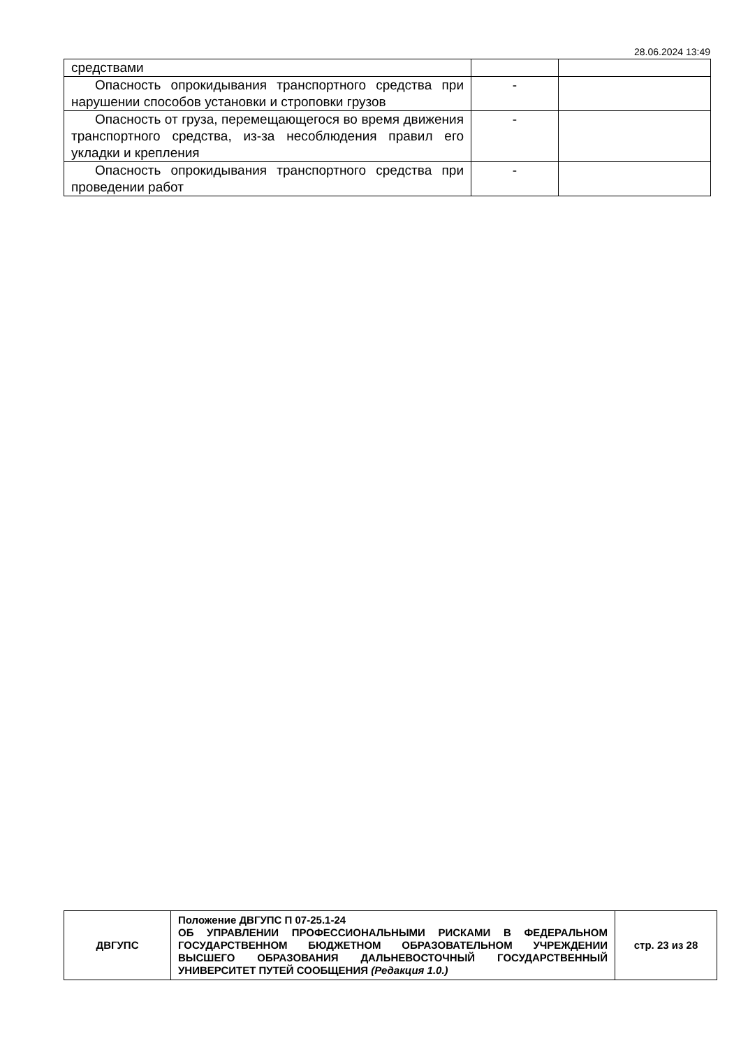28.06.2024 13:49
| средствами | | |
| Опасность опрокидывания транспортного средства при нарушении способов установки и строповки грузов | - | |
| Опасность от груза, перемещающегося во время движения транспортного средства, из-за несоблюдения правил его укладки и крепления | - | |
| Опасность опрокидывания транспортного средства при проведении работ | - | |
| ДВГУПС | Положение ДВГУПС П 07-25.1-24 ОБ УПРАВЛЕНИИ ПРОФЕССИОНАЛЬНЫМИ РИСКАМИ В ФЕДЕРАЛЬНОМ ГОСУДАРСТВЕННОМ БЮДЖЕТНОМ ОБРАЗОВАТЕЛЬНОМ УЧРЕЖДЕНИИ ВЫСШЕГО ОБРАЗОВАНИЯ ДАЛЬНЕВОСТОЧНЫЙ ГОСУДАРСТВЕННЫЙ УНИВЕРСИТЕТ ПУТЕЙ СООБЩЕНИЯ (Редакция 1.0.) | стр. 23 из 28 |